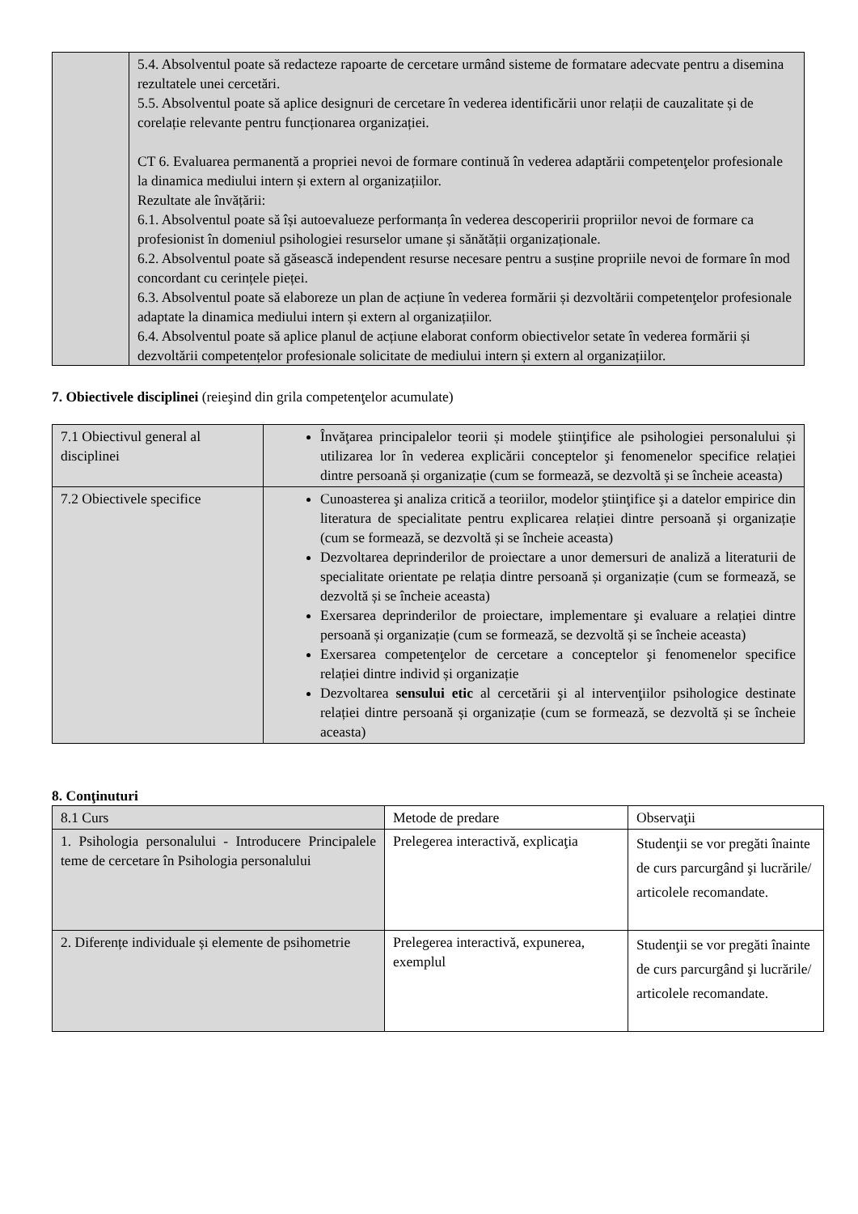| | 5.4. Absolventul poate să redacteze rapoarte de cercetare urmând sisteme de formatare adecvate pentru a disemina rezultatele unei cercetări. 5.5. Absolventul poate să aplice designuri de cercetare în vederea identificării unor relații de cauzalitate și de corelație relevante pentru funcționarea organizației. CT 6. Evaluarea permanentă a propriei nevoi de formare continuă în vederea adaptării competenţelor profesionale la dinamica mediului intern și extern al organizațiilor. Rezultate ale învățării: 6.1. Absolventul poate să își autoevalueze performanța în vederea descoperirii propriilor nevoi de formare ca profesionist în domeniul psihologiei resurselor umane și sănătății organizaționale. 6.2. Absolventul poate să găsească independent resurse necesare pentru a susține propriile nevoi de formare în mod concordant cu cerințele pieței. 6.3. Absolventul poate să elaboreze un plan de acțiune în vederea formării și dezvoltării competenţelor profesionale adaptate la dinamica mediului intern și extern al organizațiilor. 6.4. Absolventul poate să aplice planul de acțiune elaborat conform obiectivelor setate în vederea formării și dezvoltării competențelor profesionale solicitate de mediului intern și extern al organizațiilor. |
7. Obiectivele disciplinei (reieşind din grila competenţelor acumulate)
| 7.1 Obiectivul general al disciplinei | Învăţarea principalelor teorii și modele ştiinţifice ale psihologiei personalului și utilizarea lor în vederea explicării conceptelor şi fenomenelor specifice relației dintre persoană și organizație (cum se formează, se dezvoltă și se încheie aceasta) |
| 7.2 Obiectivele specifice | Cunoasterea şi analiza critică a teoriilor, modelor ştiinţifice şi a datelor empirice din literatura de specialitate pentru explicarea relației dintre persoană și organizație (cum se formează, se dezvoltă și se încheie aceasta) Dezvoltarea deprinderilor de proiectare a unor demersuri de analiză a literaturii de specialitate orientate pe relația dintre persoană și organizație (cum se formează, se dezvoltă și se încheie aceasta) Exersarea deprinderilor de proiectare, implementare şi evaluare a relației dintre persoană și organizație (cum se formează, se dezvoltă și se încheie aceasta) Exersarea competenţelor de cercetare a conceptelor şi fenomenelor specifice relației dintre individ și organizație Dezvoltarea sensului etic al cercetării şi al intervenţiilor psihologice destinate relației dintre persoană și organizație (cum se formează, se dezvoltă și se încheie aceasta) |
8. Conţinuturi
| 8.1 Curs | Metode de predare | Observaţii |
| 1. Psihologia personalului - Introducere Principalele teme de cercetare în Psihologia personalului | Prelegerea interactivă, explicaţia | Studenţii se vor pregăti înainte de curs parcurgând şi lucrările/ articolele recomandate. |
| 2. Diferențe individuale și elemente de psihometrie | Prelegerea interactivă, expunerea, exemplul | Studenţii se vor pregăti înainte de curs parcurgând şi lucrările/ articolele recomandate. |